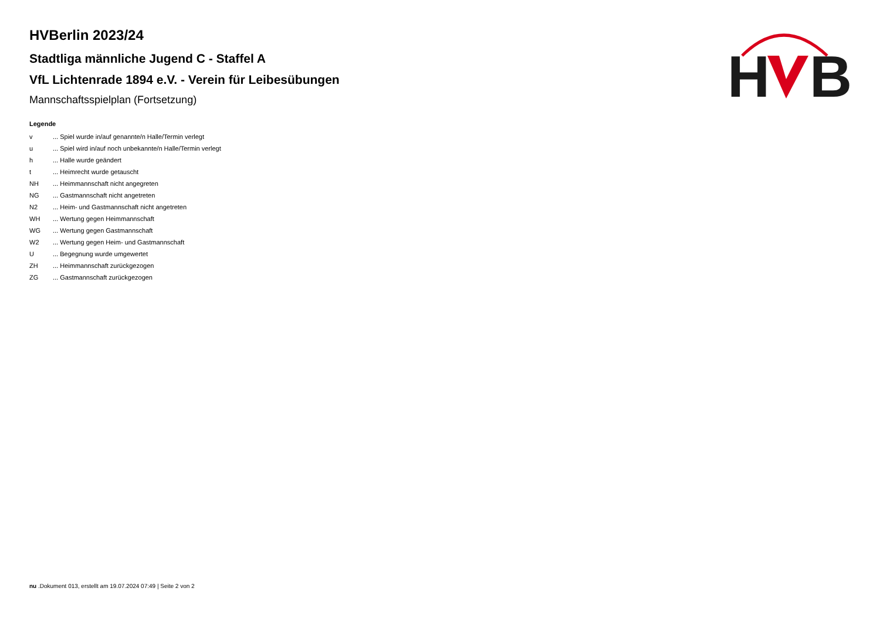H
B
HVBerlin 2023/24
Stadtliga männliche Jugend C - Staffel A
VfL Lichtenrade 1894 e.V. - Verein für Leibesübungen
Mannschaftsspielplan (Fortsetzung)
Legende
| v | ... Spiel wurde in/auf genannte/n Halle/Termin verlegt |
| u | ... Spiel wird in/auf noch unbekannte/n Halle/Termin verlegt |
| h | ... Halle wurde geändert |
| t | ... Heimrecht wurde getauscht |
| NH | ... Heimmannschaft nicht angegreten |
| NG | ... Gastmannschaft nicht angetreten |
| N2 | ... Heim- und Gastmannschaft nicht angetreten |
| WH | ... Wertung gegen Heimmannschaft |
| WG | ... Wertung gegen Gastmannschaft |
| W2 | ... Wertung gegen Heim- und Gastmannschaft |
| U | ... Begegnung wurde umgewertet |
| ZH | ... Heimmannschaft zurückgezogen |
| ZG | ... Gastmannschaft zurückgezogen |
nu .Dokument 013, erstellt am 19.07.2024 07:49 | Seite 2 von 2